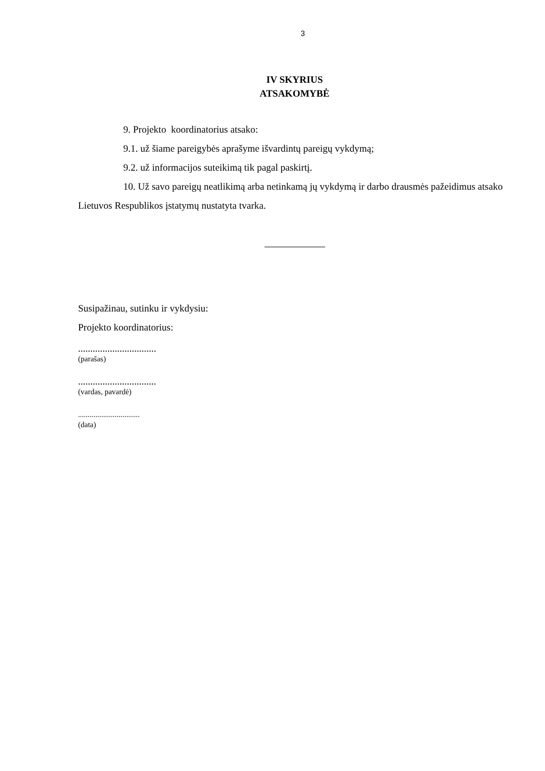3
IV SKYRIUS
ATSAKOMYBĖ
9. Projekto koordinatorius atsako:
9.1. už šiame pareigybės aprašyme išvardintų pareigų vykdymą;
9.2. už informacijos suteikimą tik pagal paskirtį.
10. Už savo pareigų neatlikimą arba netinkamą jų vykdymą ir darbo drausmės pažeidimus atsako Lietuvos Respublikos įstatymų nustatyta tvarka.
Susipažinau, sutinku ir vykdysiu:
Projekto koordinatorius:
................................
(parašas)
................................
(vardas, pavardė)
................................
(data)